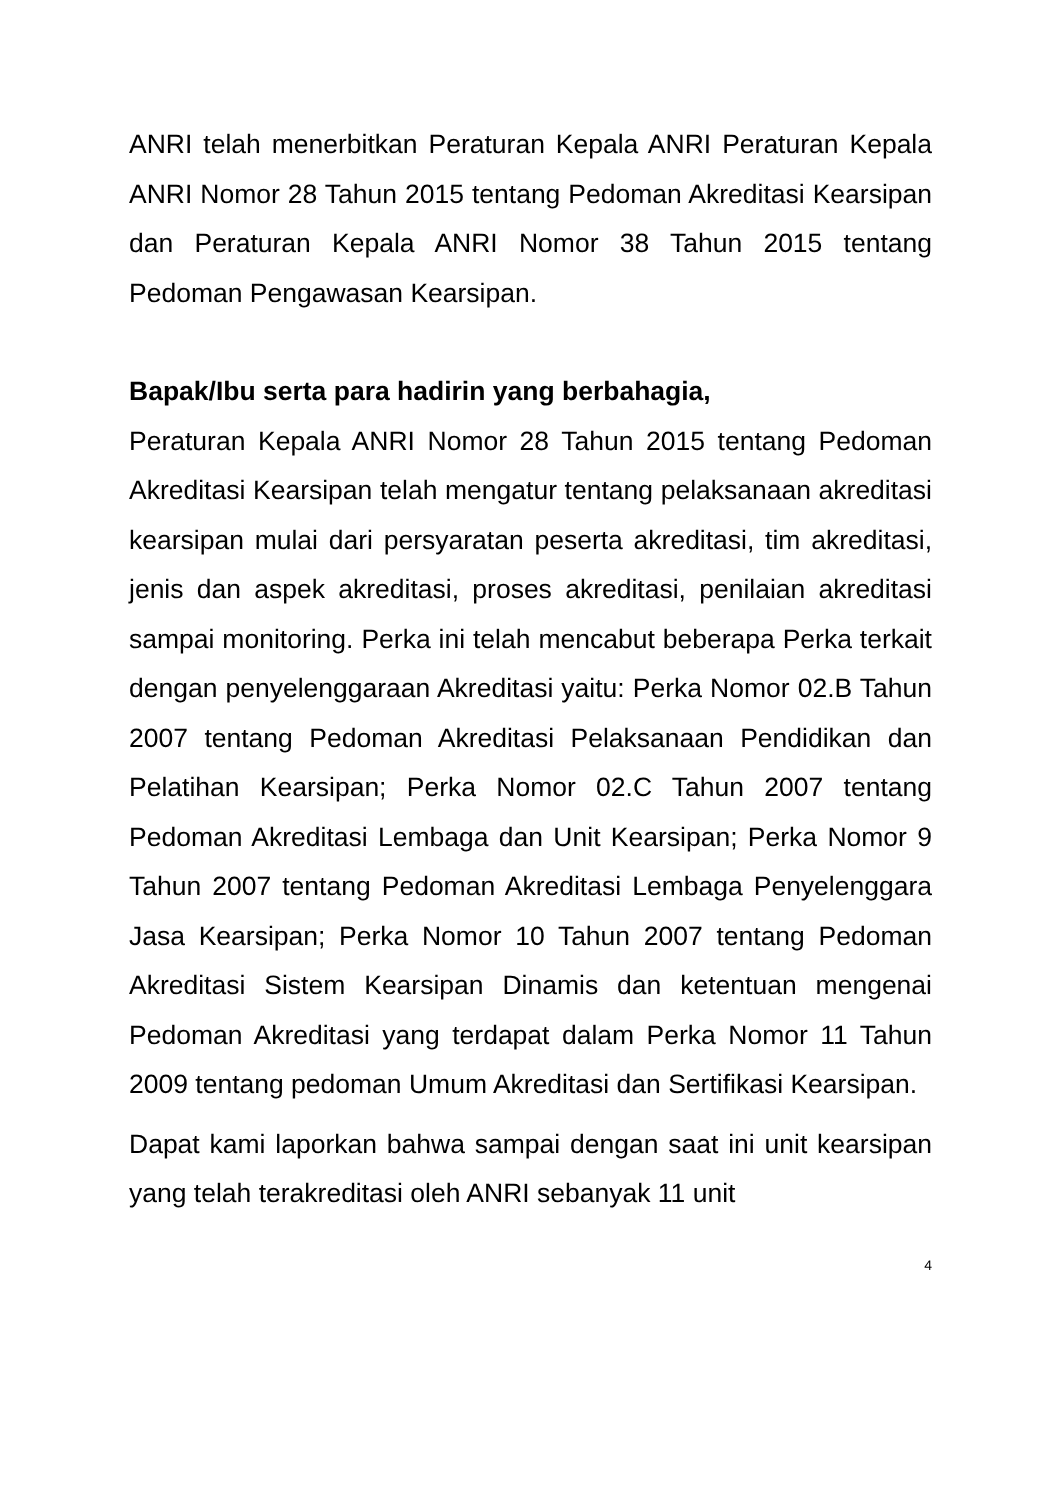ANRI telah menerbitkan Peraturan Kepala ANRI Peraturan Kepala ANRI Nomor 28 Tahun 2015 tentang Pedoman Akreditasi Kearsipan dan Peraturan Kepala ANRI Nomor 38 Tahun 2015 tentang Pedoman Pengawasan Kearsipan.
Bapak/Ibu serta para hadirin yang berbahagia,
Peraturan Kepala ANRI Nomor 28 Tahun 2015 tentang Pedoman Akreditasi Kearsipan telah mengatur tentang pelaksanaan akreditasi kearsipan mulai dari persyaratan peserta akreditasi, tim akreditasi, jenis dan aspek akreditasi, proses akreditasi, penilaian akreditasi sampai monitoring. Perka ini telah mencabut beberapa Perka terkait dengan penyelenggaraan Akreditasi yaitu: Perka Nomor 02.B Tahun 2007 tentang Pedoman Akreditasi Pelaksanaan Pendidikan dan Pelatihan Kearsipan; Perka Nomor 02.C Tahun 2007 tentang Pedoman Akreditasi Lembaga dan Unit Kearsipan; Perka Nomor 9 Tahun 2007 tentang Pedoman Akreditasi Lembaga Penyelenggara Jasa Kearsipan; Perka Nomor 10 Tahun 2007 tentang Pedoman Akreditasi Sistem Kearsipan Dinamis dan ketentuan mengenai Pedoman Akreditasi yang terdapat dalam Perka Nomor 11 Tahun 2009 tentang pedoman Umum Akreditasi dan Sertifikasi Kearsipan.
Dapat kami laporkan bahwa sampai dengan saat ini unit kearsipan yang telah terakreditasi oleh ANRI sebanyak 11 unit
4